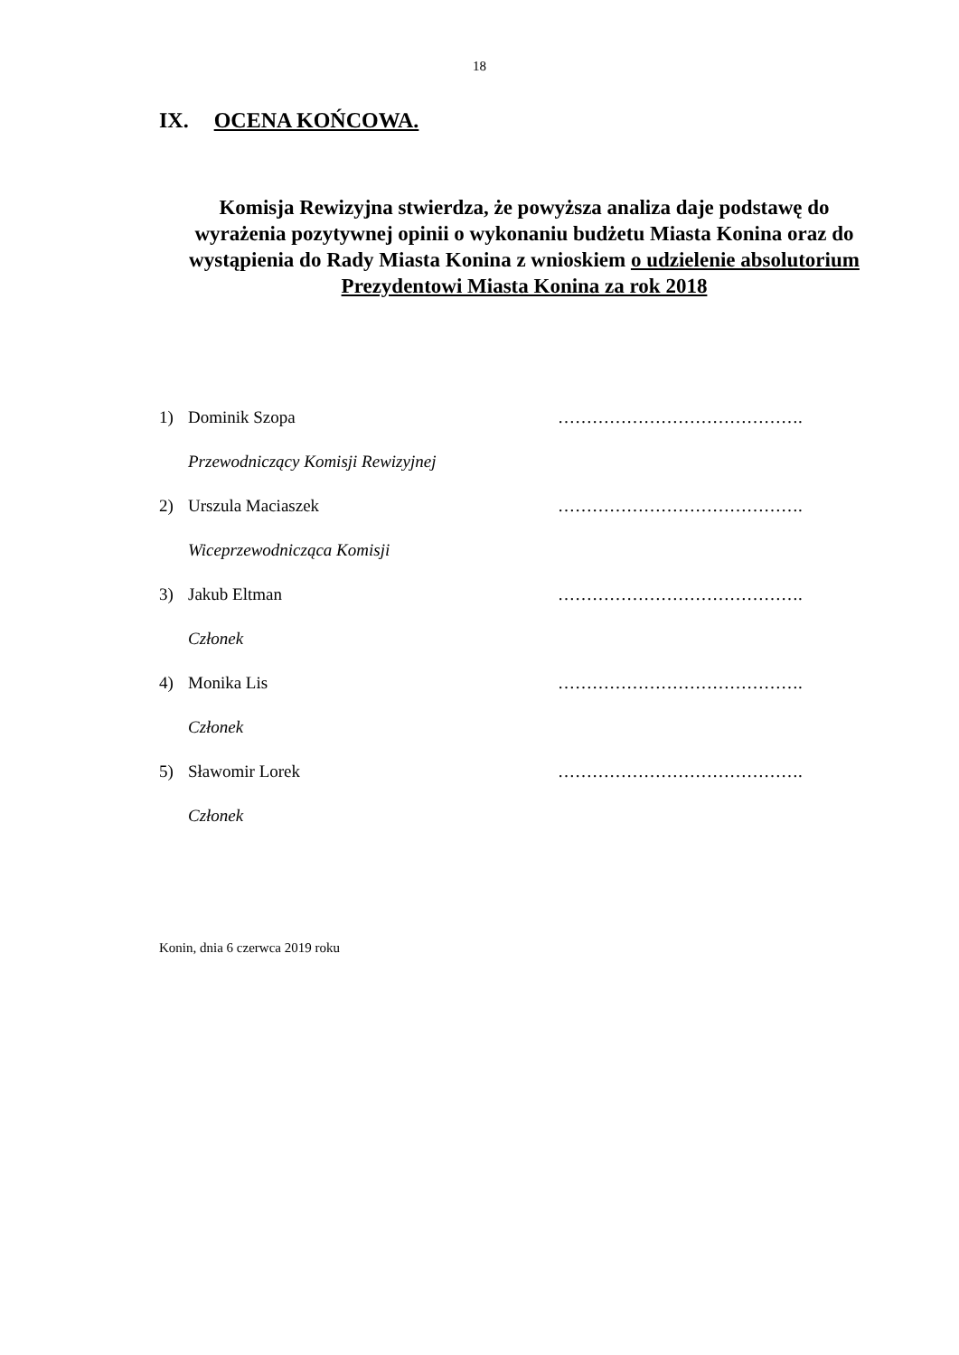18
IX. OCENA KOŃCOWA.
Komisja Rewizyjna stwierdza, że powyższa analiza daje podstawę do wyrażenia pozytywnej opinii o wykonaniu budżetu Miasta Konina oraz do wystąpienia do Rady Miasta Konina z wnioskiem o udzielenie absolutorium Prezydentowi Miasta Konina za rok 2018
1) Dominik Szopa …………………………………….
Przewodniczący Komisji Rewizyjnej
2) Urszula Maciaszek …………………………………….
Wiceprzewodnicząca Komisji
3) Jakub Eltman …………………………………….
Członek
4) Monika Lis …………………………………….
Członek
5) Sławomir Lorek …………………………………….
Członek
Konin, dnia 6 czerwca 2019 roku